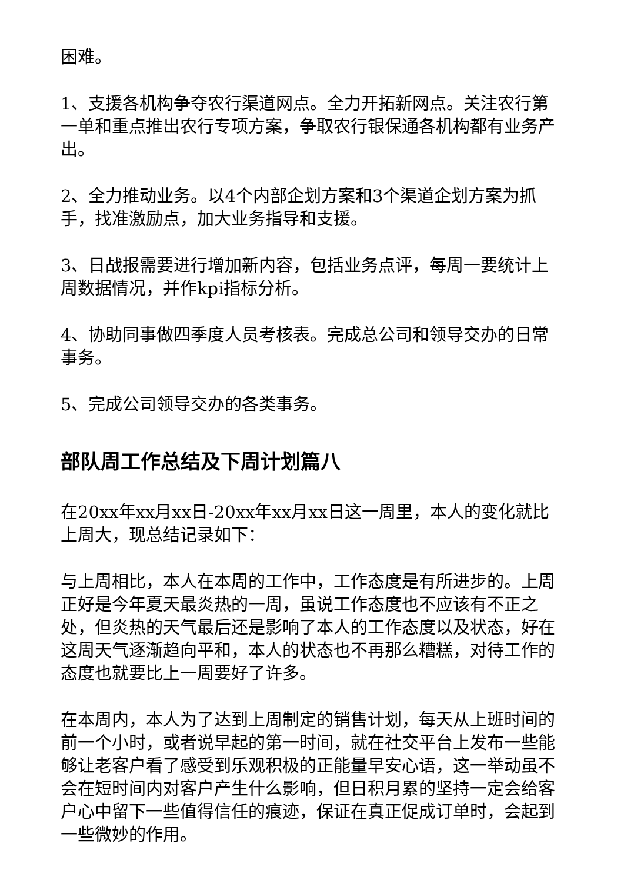困难。
1、支援各机构争夺农行渠道网点。全力开拓新网点。关注农行第一单和重点推出农行专项方案，争取农行银保通各机构都有业务产出。
2、全力推动业务。以4个内部企划方案和3个渠道企划方案为抓手，找准激励点，加大业务指导和支援。
3、日战报需要进行增加新内容，包括业务点评，每周一要统计上周数据情况，并作kpi指标分析。
4、协助同事做四季度人员考核表。完成总公司和领导交办的日常事务。
5、完成公司领导交办的各类事务。
部队周工作总结及下周计划篇八
在20xx年xx月xx日-20xx年xx月xx日这一周里，本人的变化就比上周大，现总结记录如下：
与上周相比，本人在本周的工作中，工作态度是有所进步的。上周正好是今年夏天最炎热的一周，虽说工作态度也不应该有不正之处，但炎热的天气最后还是影响了本人的工作态度以及状态，好在这周天气逐渐趋向平和，本人的状态也不再那么糟糕，对待工作的态度也就要比上一周要好了许多。
在本周内，本人为了达到上周制定的销售计划，每天从上班时间的前一个小时，或者说早起的第一时间，就在社交平台上发布一些能够让老客户看了感受到乐观积极的正能量早安心语，这一举动虽不会在短时间内对客户产生什么影响，但日积月累的坚持一定会给客户心中留下一些值得信任的痕迹，保证在真正促成订单时，会起到一些微妙的作用。